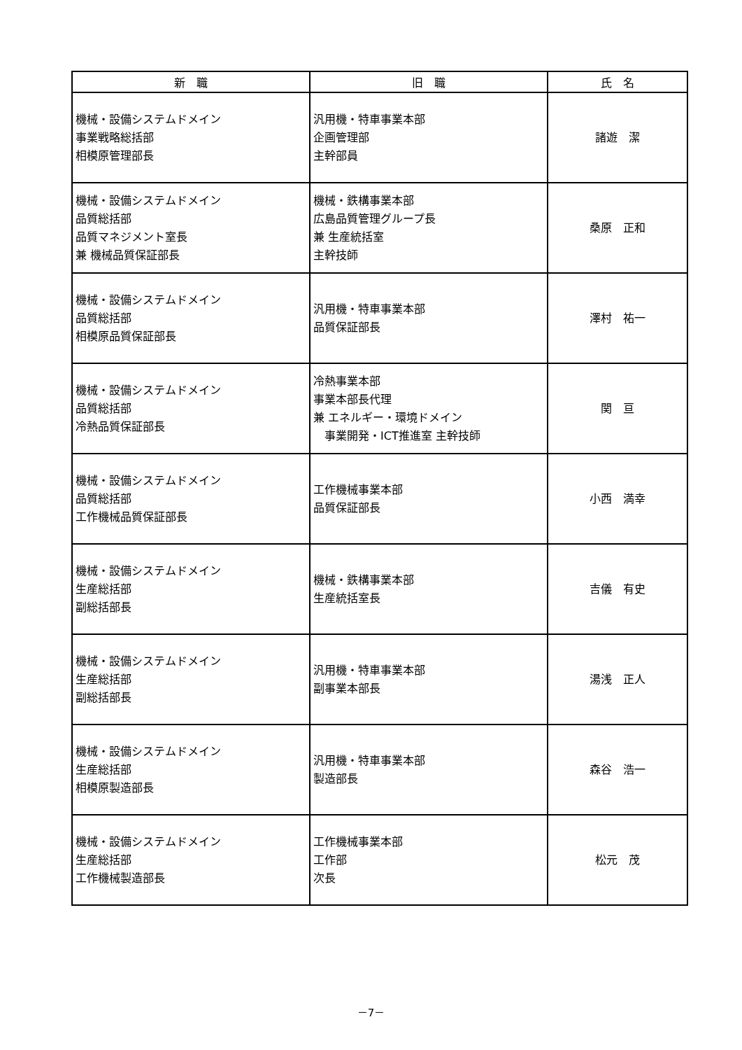| 新 職 | 旧 職 | 氏 名 |
| --- | --- | --- |
| 機械・設備システムドメイン 事業戦略総括部 相模原管理部長 | 汎用機・特車事業本部 企画管理部 主幹部員 | 諸遊 潔 |
| 機械・設備システムドメイン 品質総括部 品質マネジメント室長 兼 機械品質保証部長 | 機械・鉄構事業本部 広島品質管理グループ長 兼 生産統括室 主幹技師 | 桑原 正和 |
| 機械・設備システムドメイン 品質総括部 相模原品質保証部長 | 汎用機・特車事業本部 品質保証部長 | 澤村 祐一 |
| 機械・設備システムドメイン 品質総括部 冷熱品質保証部長 | 冷熱事業本部 事業本部長代理 兼 エネルギー・環境ドメイン 事業開発・ICT推進室 主幹技師 | 関 亘 |
| 機械・設備システムドメイン 品質総括部 工作機械品質保証部長 | 工作機械事業本部 品質保証部長 | 小西 満幸 |
| 機械・設備システムドメイン 生産総括部 副総括部長 | 機械・鉄構事業本部 生産統括室長 | 吉儀 有史 |
| 機械・設備システムドメイン 生産総括部 副総括部長 | 汎用機・特車事業本部 副事業本部長 | 湯浅 正人 |
| 機械・設備システムドメイン 生産総括部 相模原製造部長 | 汎用機・特車事業本部 製造部長 | 森谷 浩一 |
| 機械・設備システムドメイン 生産総括部 工作機械製造部長 | 工作機械事業本部 工作部 次長 | 松元 茂 |
－7－